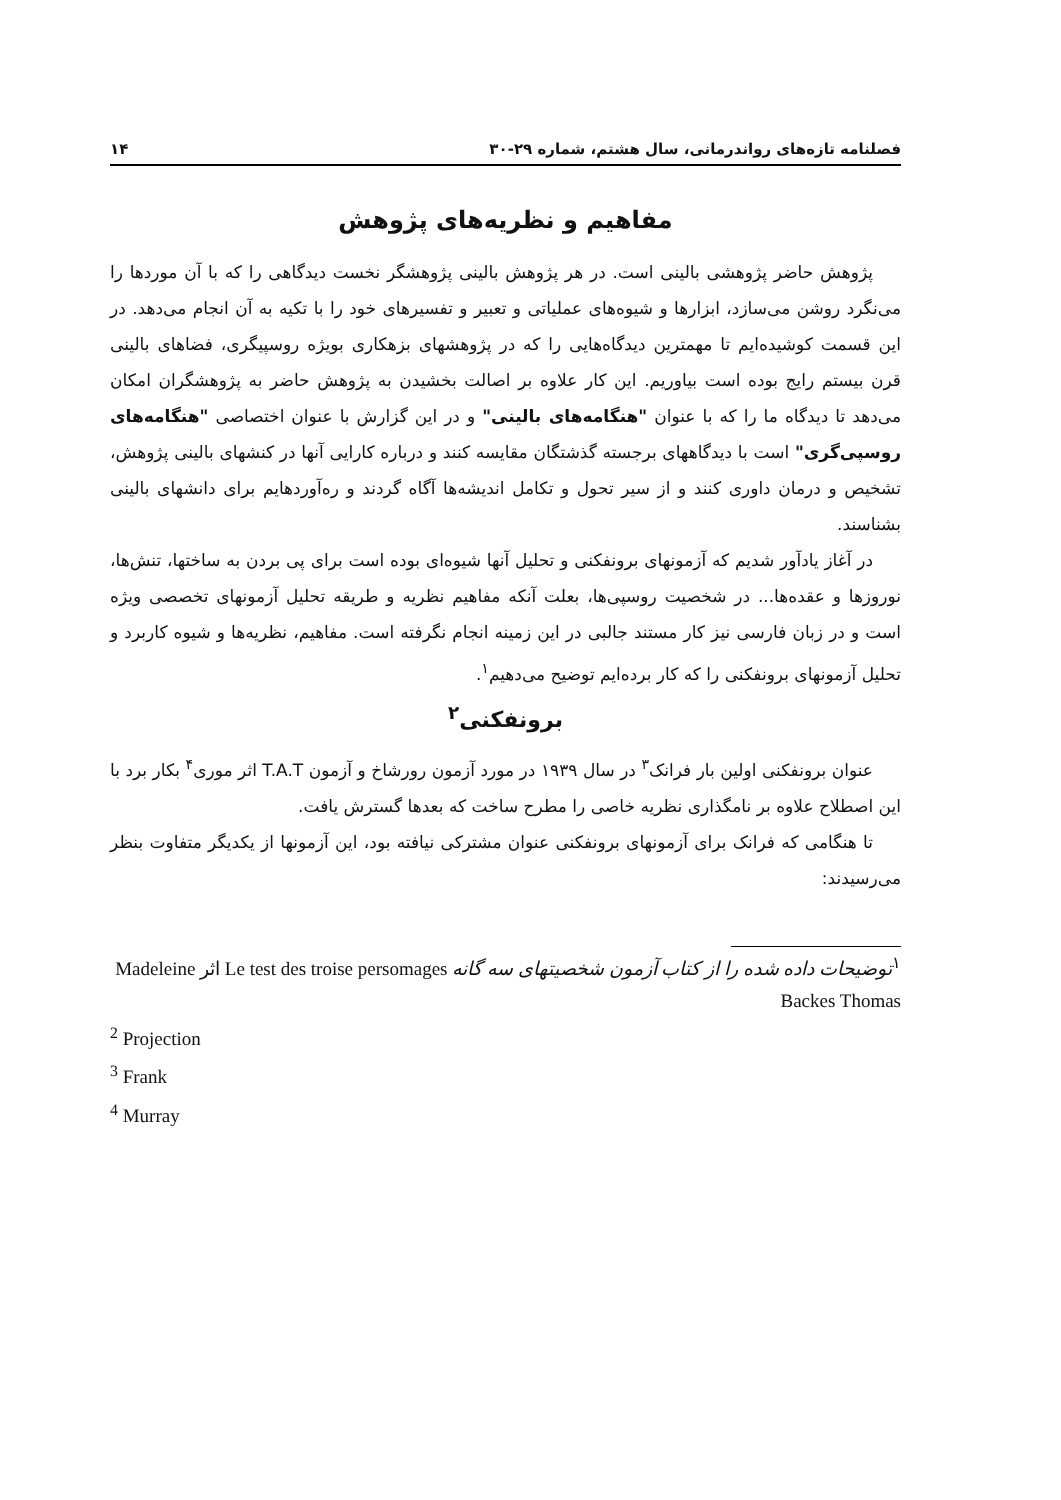فصلنامه تازه‌های رواندرمانی، سال هشتم، شماره ۲۹-۳۰ ۱۴
مفاهیم و نظریه‌های پژوهش
پژوهش حاضر پژوهشی بالینی است. در هر پژوهش بالینی پژوهشگر نخست دیدگاهی را که با آن موردها را می‌نگرد روشن می‌سازد، ابزارها و شیوه‌های عملیاتی و تعبیر و تفسیرهای خود را با تکیه به آن انجام می‌دهد. در این قسمت کوشیده‌ایم تا مهمترین دیدگاه‌هایی را که در پژوهشهای بزهکاری بویژه روسپیگری، فضاهای بالینی قرن بیستم رایج بوده است بیاوریم. این کار علاوه بر اصالت بخشیدن به پژوهش حاضر به پژوهشگران امکان می‌دهد تا دیدگاه ما را که با عنوان "هنگامه‌های بالینی" و در این گزارش با عنوان اختصاصی "هنگامه‌های روسپی‌گری" است با دیدگاههای برجسته گذشتگان مقایسه کنند و درباره کارایی آنها در کنشهای بالینی پژوهش، تشخیص و درمان داوری کنند و از سیر تحول و تکامل اندیشه‌ها آگاه گردند و ره‌آوردهایم برای دانشهای بالینی بشناسند.
در آغاز یادآور شدیم که آزمونهای برونفکنی و تحلیل آنها شیوه‌ای بوده است برای پی بردن به ساختها، تنش‌ها، نوروزها و عقده‌ها... در شخصیت روسپی‌ها، بعلت آنکه مفاهیم نظریه و طریقه تحلیل آزمونهای تخصصی ویژه است و در زبان فارسی نیز کار مستند جالبی در این زمینه انجام نگرفته است. مفاهیم، نظریه‌ها و شیوه کاربرد و تحلیل آزمونهای برونفکنی را که کار برده‌ایم توضیح می‌دهیم<sup>۱</sup>.
برونفکنی<sup>۲</sup>
عنوان برونفکنی اولین بار فرانک<sup>۳</sup> در سال ۱۹۳۹ در مورد آزمون رورشاخ و آزمون T.A.T اثر موری<sup>۴</sup> بکار برد با این اصطلاح علاوه بر نامگذاری نظریه خاصی را مطرح ساخت که بعدها گسترش یافت.
تا هنگامی که فرانک برای آزمونهای برونفکنی عنوان مشترکی نیافته بود، این آزمونها از یکدیگر متفاوت بنظر می‌رسیدند:
<sup>۱</sup> توضیحات داده شده را از کتاب آزمون شخصیتهای سه گانه Le test des troise persomages اثر Madeleine Backes Thomas
<sup>2</sup> Projection
<sup>3</sup> Frank
<sup>4</sup> Murray